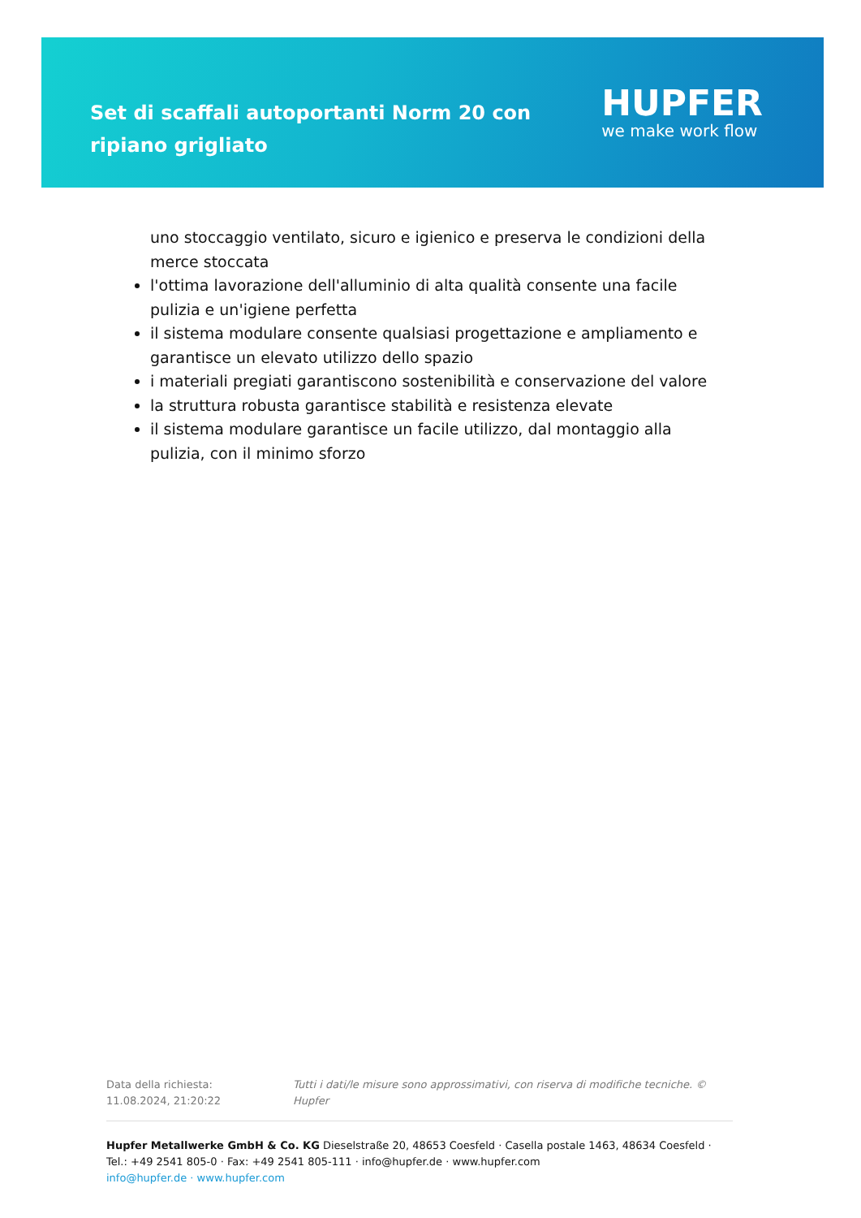Set di scaffali autoportanti Norm 20 con ripiano grigliato
HUPFER
we make work flow
uno stoccaggio ventilato, sicuro e igienico e preserva le condizioni della merce stoccata
l'ottima lavorazione dell'alluminio di alta qualità consente una facile pulizia e un'igiene perfetta
il sistema modulare consente qualsiasi progettazione e ampliamento e garantisce un elevato utilizzo dello spazio
i materiali pregiati garantiscono sostenibilità e conservazione del valore
la struttura robusta garantisce stabilità e resistenza elevate
il sistema modulare garantisce un facile utilizzo, dal montaggio alla pulizia, con il minimo sforzo
Data della richiesta: 11.08.2024, 21:20:22 Tutti i dati/le misure sono approssimativi, con riserva di modifiche tecniche. © Hupfer
Hupfer Metallwerke GmbH & Co. KG Dieselstraße 20, 48653 Coesfeld · Casella postale 1463, 48634 Coesfeld · Tel.: +49 2541 805-0 · Fax: +49 2541 805-111 · info@hupfer.de · www.hupfer.com
info@hupfer.de · www.hupfer.com